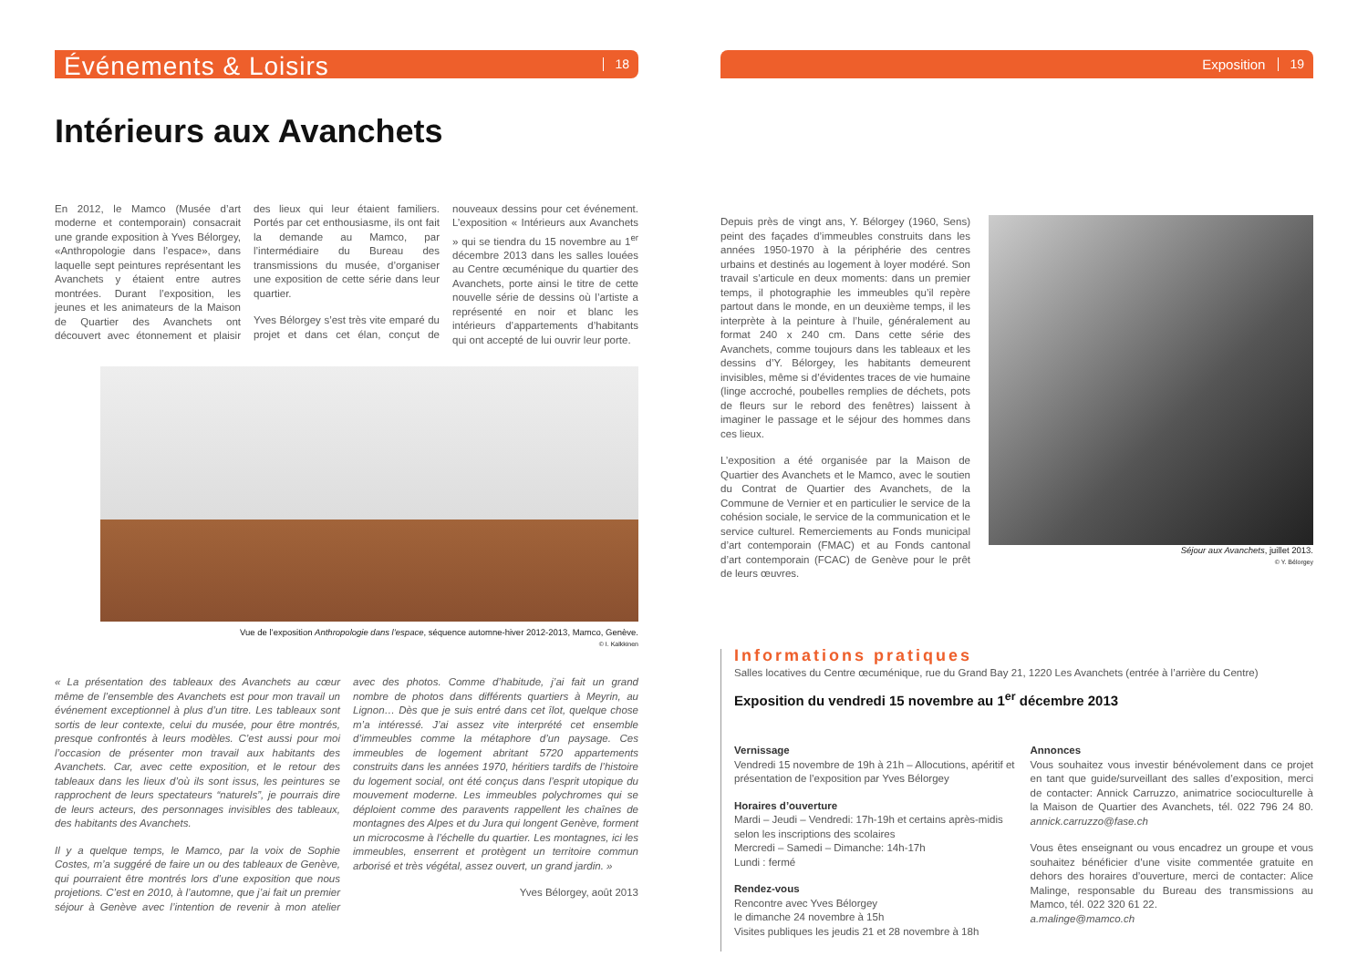Événements & Loisirs 18
Intérieurs aux Avanchets
En 2012, le Mamco (Musée d’art moderne et contemporain) consacrait une grande exposition à Yves Bélorgey, «Anthropologie dans l’espace», dans laquelle sept peintures représentant les Avanchets y étaient entre autres montrées. Durant l’exposition, les jeunes et les animateurs de la Maison de Quartier des Avanchets ont découvert avec étonnement et plaisir des lieux qui leur étaient familiers. Portés par cet enthousiasme, ils ont fait la demande au Mamco, par l’intermédiaire du Bureau des transmissions du musée, d’organiser une exposition de cette série dans leur quartier.
Yves Bélorgey s’est très vite emparé du projet et dans cet élan, conçut de nouveaux dessins pour cet événement. L’exposition « Intérieurs aux Avanchets » qui se tiendra du 15 novembre au 1<sup>er</sup> décembre 2013 dans les salles louées au Centre œcuménique du quartier des Avanchets, porte ainsi le titre de cette nouvelle série de dessins où l’artiste a représenté en noir et blanc les intérieurs d’appartements d’habitants qui ont accepté de lui ouvrir leur porte.
Vue de l’exposition Anthropologie dans l’espace, séquence automne-hiver 2012-2013, Mamco, Genève.
© I. Kalkkinen
« La présentation des tableaux des Avanchets au cœur même de l’ensemble des Avanchets est pour mon travail un événement exceptionnel à plus d’un titre. Les tableaux sont sortis de leur contexte, celui du musée, pour être montrés, presque confrontés à leurs modèles. C’est aussi pour moi l’occasion de présenter mon travail aux habitants des Avanchets. Car, avec cette exposition, et le retour des tableaux dans les lieux d’où ils sont issus, les peintures se rapprochent de leurs spectateurs “naturels”, je pourrais dire de leurs acteurs, des personnages invisibles des tableaux, des habitants des Avanchets.
Il y a quelque temps, le Mamco, par la voix de Sophie Costes, m’a suggéré de faire un ou des tableaux de Genève, qui pourraient être montrés lors d’une exposition que nous projetions. C’est en 2010, à l’automne, que j’ai fait un premier séjour à Genève avec l’intention de revenir à mon atelier avec des photos. Comme d’habitude, j’ai fait un grand nombre de photos dans différents quartiers à Meyrin, au Lignon… Dès que je suis entré dans cet îlot, quelque chose m’a intéressé. J’ai assez vite interprété cet ensemble d’immeubles comme la métaphore d’un paysage. Ces immeubles de logement abritant 5720 appartements construits dans les années 1970, héritiers tardifs de l’histoire du logement social, ont été conçus dans l’esprit utopique du mouvement moderne. Les immeubles polychromes qui se déploient comme des paravents rappellent les chaînes de montagnes des Alpes et du Jura qui longent Genève, forment un microcosme à l’échelle du quartier. Les montagnes, ici les immeubles, enserrent et protègent un territoire commun arborisé et très végétal, assez ouvert, un grand jardin. »
Yves Bélorgey, août 2013
Exposition 19
Depuis près de vingt ans, Y. Bélorgey (1960, Sens) peint des façades d’immeubles construits dans les années 1950-1970 à la périphérie des centres urbains et destinés au logement à loyer modéré. Son travail s’articule en deux moments: dans un premier temps, il photographie les immeubles qu’il repère partout dans le monde, en un deuxième temps, il les interprète à la peinture à l’huile, généralement au format 240 x 240 cm. Dans cette série des Avanchets, comme toujours dans les tableaux et les dessins d’Y. Bélorgey, les habitants demeurent invisibles, même si d’évidentes traces de vie humaine (linge accroché, poubelles remplies de déchets, pots de fleurs sur le rebord des fenêtres) laissent à imaginer le passage et le séjour des hommes dans ces lieux.
L’exposition a été organisée par la Maison de Quartier des Avanchets et le Mamco, avec le soutien du Contrat de Quartier des Avanchets, de la Commune de Vernier et en particulier le service de la cohésion sociale, le service de la communication et le service culturel. Remerciements au Fonds municipal d’art contemporain (FMAC) et au Fonds cantonal d’art contemporain (FCAC) de Genève pour le prêt de leurs œuvres.
Séjour aux Avanchets, juillet 2013.
© Y. Bélorgey
Informations pratiques
Salles locatives du Centre œcuménique, rue du Grand Bay 21, 1220 Les Avanchets (entrée à l’arrière du Centre)
Exposition du vendredi 15 novembre au 1<sup>er</sup> décembre 2013
Vernissage
Vendredi 15 novembre de 19h à 21h – Allocutions, apéritif et présentation de l’exposition par Yves Bélorgey
Horaires d’ouverture
Mardi – Jeudi – Vendredi: 17h-19h et certains après-midis selon les inscriptions des scolaires
Mercredi – Samedi – Dimanche: 14h-17h
Lundi : fermé
Rendez-vous
Rencontre avec Yves Bélorgey
le dimanche 24 novembre à 15h
Visites publiques les jeudis 21 et 28 novembre à 18h
Annonces
Vous souhaitez vous investir bénévolement dans ce projet en tant que guide/surveillant des salles d’exposition, merci de contacter: Annick Carruzzo, animatrice socioculturelle à la Maison de Quartier des Avanchets, tél. 022 796 24 80. annick.carruzzo@fase.ch
Vous êtes enseignant ou vous encadrez un groupe et vous souhaitez bénéficier d’une visite commentée gratuite en dehors des horaires d’ouverture, merci de contacter: Alice Malinge, responsable du Bureau des transmissions au Mamco, tél. 022 320 61 22.
a.malinge@mamco.ch